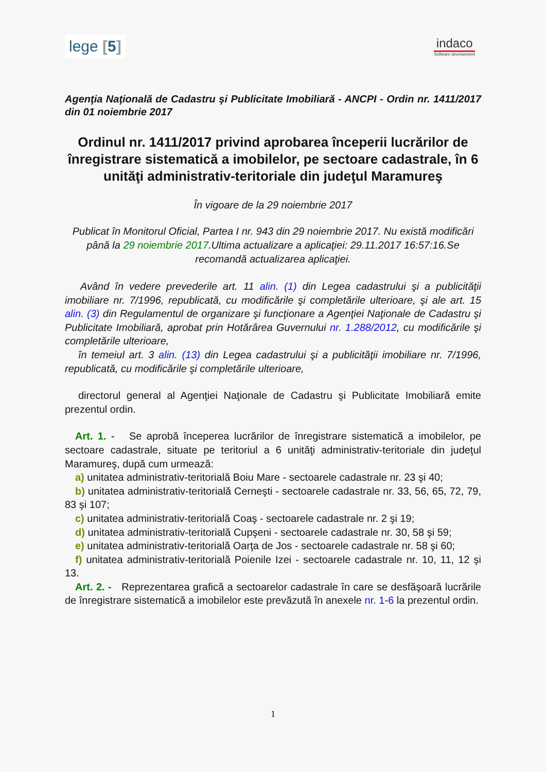lege [5]
indaco
Software development
Agenţia Naţională de Cadastru şi Publicitate Imobiliară - ANCPI - Ordin nr. 1411/2017 din 01 noiembrie 2017
Ordinul nr. 1411/2017 privind aprobarea începerii lucrărilor de înregistrare sistematică a imobilelor, pe sectoare cadastrale, în 6 unităţi administrativ-teritoriale din judeţul Maramureş
În vigoare de la 29 noiembrie 2017
Publicat în Monitorul Oficial, Partea I nr. 943 din 29 noiembrie 2017. Nu există modificări până la 29 noiembrie 2017.Ultima actualizare a aplicaţiei: 29.11.2017 16:57:16.Se recomandă actualizarea aplicaţiei.
Având în vedere prevederile art. 11 alin. (1) din Legea cadastrului şi a publicităţii imobiliare nr. 7/1996, republicată, cu modificările şi completările ulterioare, şi ale art. 15 alin. (3) din Regulamentul de organizare şi funcţionare a Agenţiei Naţionale de Cadastru şi Publicitate Imobiliară, aprobat prin Hotărârea Guvernului nr. 1.288/2012, cu modificările şi completările ulterioare,
în temeiul art. 3 alin. (13) din Legea cadastrului şi a publicităţii imobiliare nr. 7/1996, republicată, cu modificările şi completările ulterioare,
directorul general al Agenţiei Naţionale de Cadastru şi Publicitate Imobiliară emite prezentul ordin.
Art. 1. - Se aprobă începerea lucrărilor de înregistrare sistematică a imobilelor, pe sectoare cadastrale, situate pe teritoriul a 6 unităţi administrativ-teritoriale din judeţul Maramureş, după cum urmează:
a) unitatea administrativ-teritorială Boiu Mare - sectoarele cadastrale nr. 23 şi 40;
b) unitatea administrativ-teritorială Cerneşti - sectoarele cadastrale nr. 33, 56, 65, 72, 79, 83 şi 107;
c) unitatea administrativ-teritorială Coaş - sectoarele cadastrale nr. 2 şi 19;
d) unitatea administrativ-teritorială Cupşeni - sectoarele cadastrale nr. 30, 58 şi 59;
e) unitatea administrativ-teritorială Oarţa de Jos - sectoarele cadastrale nr. 58 şi 60;
f) unitatea administrativ-teritorială Poienile Izei - sectoarele cadastrale nr. 10, 11, 12 şi 13.
Art. 2. - Reprezentarea grafică a sectoarelor cadastrale în care se desfăşoară lucrările de înregistrare sistematică a imobilelor este prevăzută în anexele nr. 1-6 la prezentul ordin.
1